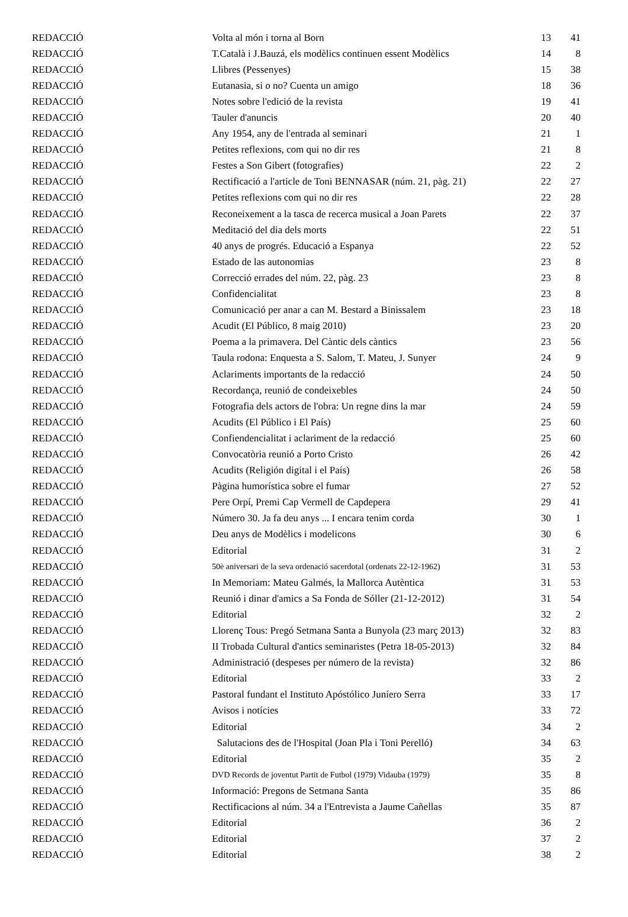| REDACCIÓ | Volta al món i torna al Born | 13 | 41 |
| REDACCIÓ | T.Català i J.Bauzá, els modèlics continuen essent Modèlics | 14 | 8 |
| REDACCIÓ | Llibres (Pessenyes) | 15 | 38 |
| REDACCIÓ | Eutanasia, si o no? Cuenta un amigo | 18 | 36 |
| REDACCIÓ | Notes sobre l'edició de la revista | 19 | 41 |
| REDACCIÓ | Tauler d'anuncis | 20 | 40 |
| REDACCIÓ | Any 1954, any de l'entrada al seminari | 21 | 1 |
| REDACCIÓ | Petites reflexions, com qui no dir res | 21 | 8 |
| REDACCIÓ | Festes a Son Gibert (fotografies) | 22 | 2 |
| REDACCIÓ | Rectificació a l'article de Toni BENNASAR (núm. 21, pàg. 21) | 22 | 27 |
| REDACCIÓ | Petites reflexions com qui no dir res | 22 | 28 |
| REDACCIÓ | Reconeixement a la tasca de recerca musical a Joan Parets | 22 | 37 |
| REDACCIÓ | Meditació del dia dels morts | 22 | 51 |
| REDACCIÓ | 40 anys de progrés. Educació a Espanya | 22 | 52 |
| REDACCIÓ | Estado de las autonomias | 23 | 8 |
| REDACCIÓ | Correcció errades del núm. 22, pàg. 23 | 23 | 8 |
| REDACCIÓ | Confidencialitat | 23 | 8 |
| REDACCIÓ | Comunicació per anar a can M. Bestard a Binissalem | 23 | 18 |
| REDACCIÓ | Acudit (El Público, 8 maig 2010) | 23 | 20 |
| REDACCIÓ | Poema a la primavera. Del Càntic dels càntics | 23 | 56 |
| REDACCIÓ | Taula rodona: Enquesta a S. Salom, T. Mateu, J. Sunyer | 24 | 9 |
| REDACCIÓ | Aclariments importants de la redacció | 24 | 50 |
| REDACCIÓ | Recordança, reunió de condeixebles | 24 | 50 |
| REDACCIÓ | Fotografia dels actors de l'obra: Un regne dins la mar | 24 | 59 |
| REDACCIÓ | Acudits (El Público i El País) | 25 | 60 |
| REDACCIÓ | Confiendencialitat i aclariment de la redacció | 25 | 60 |
| REDACCIÓ | Convocatòria reunió a Porto Cristo | 26 | 42 |
| REDACCIÓ | Acudits (Religión digital i el País) | 26 | 58 |
| REDACCIÓ | Pàgina humorística sobre el fumar | 27 | 52 |
| REDACCIÓ | Pere Orpí, Premi Cap Vermell de Capdepera | 29 | 41 |
| REDACCIÓ | Número 30. Ja fa deu anys ... I encara tenim corda | 30 | 1 |
| REDACCIÓ | Deu anys de Modèlics i modelicons | 30 | 6 |
| REDACCIÓ | Editorial | 31 | 2 |
| REDACCIÓ | 50è aniversari de la seva ordenació sacerdotal (ordenats 22-12-1962) | 31 | 53 |
| REDACCIÓ | In Memoriam: Mateu Galmés, la Mallorca Autèntica | 31 | 53 |
| REDACCIÓ | Reunió i dinar d'amics a Sa Fonda de Sóller (21-12-2012) | 31 | 54 |
| REDACCIÓ | Editorial | 32 | 2 |
| REDACCIÓ | Llorenç Tous: Pregó Setmana Santa a Bunyola (23 març 2013) | 32 | 83 |
| REDACCIÖ | II Trobada Cultural d'antics seminaristes (Petra 18-05-2013) | 32 | 84 |
| REDACCIÓ | Administració (despeses per número de la revista) | 32 | 86 |
| REDACCIÓ | Editorial | 33 | 2 |
| REDACCIÓ | Pastoral fundant el Instituto Apóstólico Juníero Serra | 33 | 17 |
| REDACCIÓ | Avisos i notícies | 33 | 72 |
| REDACCIÓ | Editorial | 34 | 2 |
| REDACCIÓ | Salutacions des de l'Hospital (Joan Pla i Toni Perelló) | 34 | 63 |
| REDACCIÓ | Editorial | 35 | 2 |
| REDACCIÓ | DVD Records de joventut Partit de Futbol (1979) Vidauba (1979) | 35 | 8 |
| REDACCIÓ | Informació: Pregons de Setmana Santa | 35 | 86 |
| REDACCIÓ | Rectificacions al núm. 34 a l'Entrevista a Jaume Cañellas | 35 | 87 |
| REDACCIÓ | Editorial | 36 | 2 |
| REDACCIÓ | Editorial | 37 | 2 |
| REDACCIÓ | Editorial | 38 | 2 |